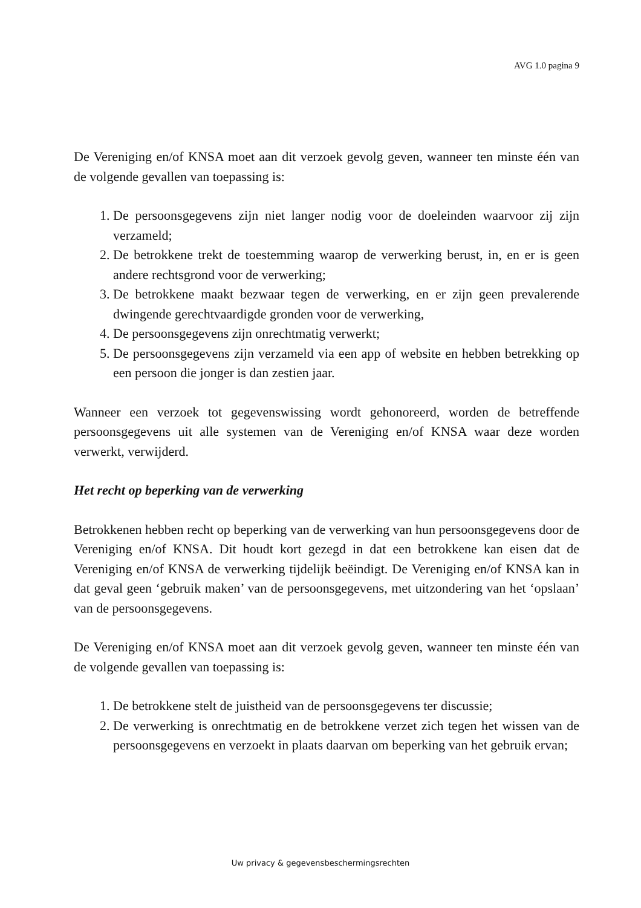AVG 1.0 pagina 9
De Vereniging en/of KNSA moet aan dit verzoek gevolg geven, wanneer ten minste één van de volgende gevallen van toepassing is:
1. De persoonsgegevens zijn niet langer nodig voor de doeleinden waarvoor zij zijn verzameld;
2. De betrokkene trekt de toestemming waarop de verwerking berust, in, en er is geen andere rechtsgrond voor de verwerking;
3. De betrokkene maakt bezwaar tegen de verwerking, en er zijn geen prevalerende dwingende gerechtvaardigde gronden voor de verwerking,
4. De persoonsgegevens zijn onrechtmatig verwerkt;
5. De persoonsgegevens zijn verzameld via een app of website en hebben betrekking op een persoon die jonger is dan zestien jaar.
Wanneer een verzoek tot gegevenswissing wordt gehonoreerd, worden de betreffende persoonsgegevens uit alle systemen van de Vereniging en/of KNSA waar deze worden verwerkt, verwijderd.
Het recht op beperking van de verwerking
Betrokkenen hebben recht op beperking van de verwerking van hun persoonsgegevens door de Vereniging en/of KNSA. Dit houdt kort gezegd in dat een betrokkene kan eisen dat de Vereniging en/of KNSA de verwerking tijdelijk beëindigt. De Vereniging en/of KNSA kan in dat geval geen ‘gebruik maken’ van de persoonsgegevens, met uitzondering van het ‘opslaan’ van de persoonsgegevens.
De Vereniging en/of KNSA moet aan dit verzoek gevolg geven, wanneer ten minste één van de volgende gevallen van toepassing is:
1. De betrokkene stelt de juistheid van de persoonsgegevens ter discussie;
2. De verwerking is onrechtmatig en de betrokkene verzet zich tegen het wissen van de persoonsgegevens en verzoekt in plaats daarvan om beperking van het gebruik ervan;
Uw privacy & gegevensbeschermingsrechten